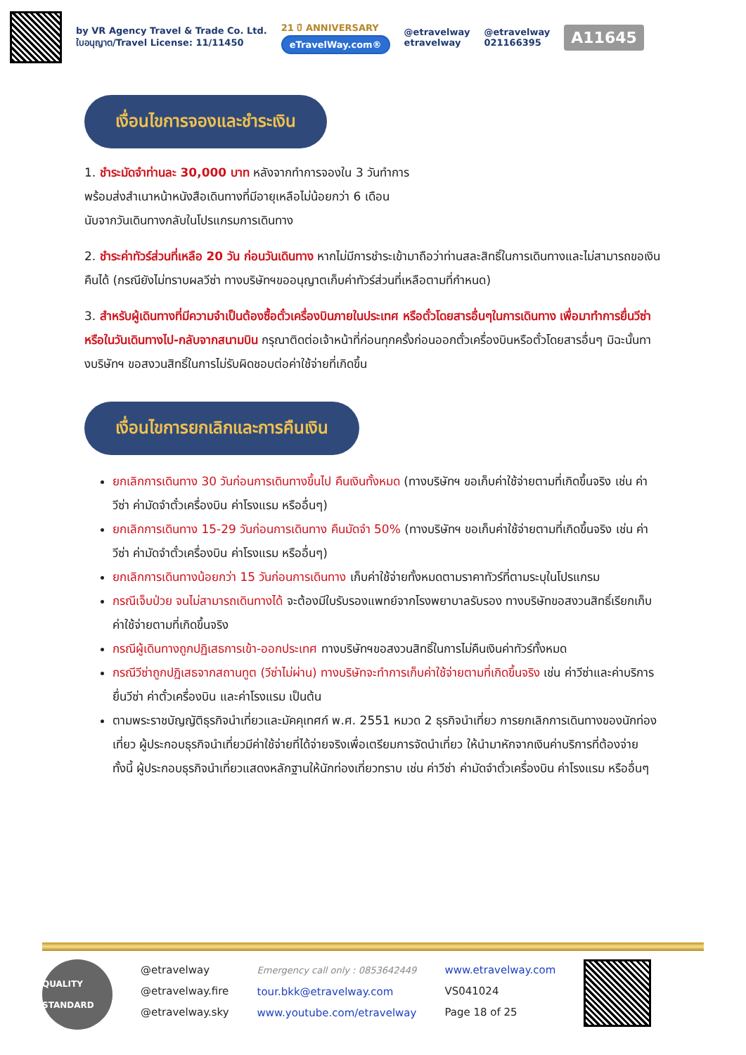by VR Agency Travel & Trade Co. Ltd.
ใบอนุญาต/Travel License: 11/11450
21 ปี ANNIVERSARY
eTravelWay.com®
@etravelway
etravelway
@etravelway
021166395
A11645
เงื่อนไขการจองและชำระเงิน
1. ชำระมัดจำท่านละ 30,000 บาท หลังจากทำการจองใน 3 วันทำการ
พร้อมส่งสำเนาหน้าหนังสือเดินทางที่มีอายุเหลือไม่น้อยกว่า 6 เดือน
นับจากวันเดินทางกลับในโปรแกรมการเดินทาง
2. ชำระค่าทัวร์ส่วนที่เหลือ 20 วัน ก่อนวันเดินทาง หากไม่มีการชำระเข้ามาถือว่าท่านสละสิทธิ์ในการเดินทางและไม่สามารถขอเงินคืนได้ (กรณียังไม่ทราบผลวีซ่า ทางบริษัทฯขออนุญาตเก็บค่าทัวร์ส่วนที่เหลือตามที่กำหนด)
3. สำหรับผู้เดินทางที่มีความจำเป็นต้องซื้อตั๋วเครื่องบินภายในประเทศ หรือตั๋วโดยสารอื่นๆในการเดินทาง เพื่อมาทำการยื่นวีซ่า หรือในวันเดินทางไป-กลับจากสนามบิน กรุณาติดต่อเจ้าหน้าที่ก่อนทุกครั้งก่อนออกตั๋วเครื่องบินหรือตั๋วโดยสารอื่นๆ มิฉะนั้นทางบริษัทฯ ขอสงวนสิทธิ์ในการไม่รับผิดชอบต่อค่าใช้จ่ายที่เกิดขึ้น
เงื่อนไขการยกเลิกและการคืนเงิน
ยกเลิกการเดินทาง 30 วันก่อนการเดินทางขึ้นไป คืนเงินทั้งหมด (ทางบริษัทฯ ขอเก็บค่าใช้จ่ายตามที่เกิดขึ้นจริง เช่น ค่าวีซ่า ค่ามัดจำตั๋วเครื่องบิน ค่าโรงแรม หรืออื่นๆ)
ยกเลิกการเดินทาง 15-29 วันก่อนการเดินทาง คืนมัดจำ 50% (ทางบริษัทฯ ขอเก็บค่าใช้จ่ายตามที่เกิดขึ้นจริง เช่น ค่าวีซ่า ค่ามัดจำตั๋วเครื่องบิน ค่าโรงแรม หรืออื่นๆ)
ยกเลิกการเดินทางน้อยกว่า 15 วันก่อนการเดินทาง เก็บค่าใช้จ่ายทั้งหมดตามราคาทัวร์ที่ตามระบุในโปรแกรม
กรณีเจ็บป่วย จนไม่สามารถเดินทางได้ จะต้องมีใบรับรองแพทย์จากโรงพยาบาลรับรอง ทางบริษัทขอสงวนสิทธิ์เรียกเก็บค่าใช้จ่ายตามที่เกิดขึ้นจริง
กรณีผู้เดินทางถูกปฏิเสธการเข้า-ออกประเทศ ทางบริษัทฯขอสงวนสิทธิ์ในการไม่คืนเงินค่าทัวร์ทั้งหมด
กรณีวีซ่าถูกปฏิเสธจากสถานทูต (วีซ่าไม่ผ่าน) ทางบริษัทจะทำการเก็บค่าใช้จ่ายตามที่เกิดขึ้นจริง เช่น ค่าวีซ่าและค่าบริการยื่นวีซ่า ค่าตั๋วเครื่องบิน และค่าโรงแรม เป็นต้น
ตามพระราชบัญญัติธุรกิจนำเที่ยวและมัคคุเทศก์ พ.ศ. 2551 หมวด 2 ธุรกิจนำเที่ยว การยกเลิกการเดินทางของนักท่องเที่ยว ผู้ประกอบธุรกิจนำเที่ยวมีค่าใช้จ่ายที่ได้จ่ายจริงเพื่อเตรียมการจัดนำเที่ยว ให้นำมาหักจากเงินค่าบริการที่ต้องจ่าย ทั้งนี้ ผู้ประกอบธุรกิจนำเที่ยวแสดงหลักฐานให้นักท่องเที่ยวทราบ เช่น ค่าวีซ่า ค่ามัดจำตั๋วเครื่องบิน ค่าโรงแรม หรืออื่นๆ
QUALITY STANDARD
@etravelway
@etravelway.fire
@etravelway.sky
Emergency call only : 0853642449
tour.bkk@etravelway.com
www.youtube.com/etravelway
www.etravelway.com
VS041024
Page 18 of 25